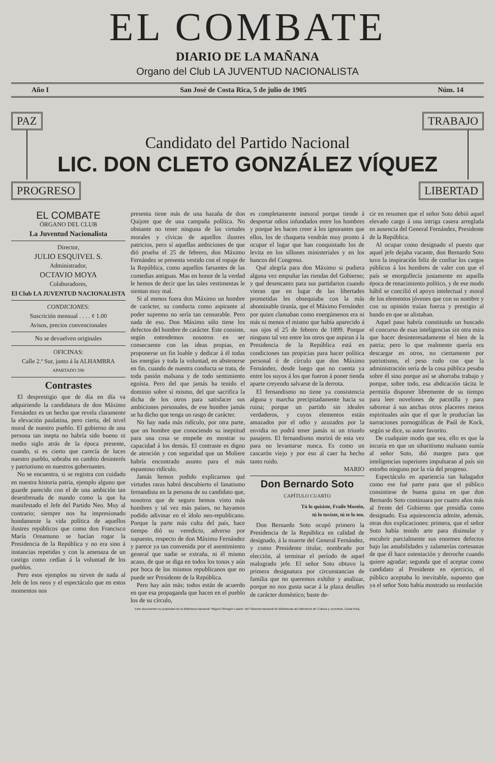EL COMBATE
DIARIO DE LA MAÑANA
Organo del Club LA JUVENTUD NACIONALISTA
Año I San José de Costa Rica, 5 de julio de 1905 Núm. 14
PAZ TRABAJO
Candidato del Partido Nacional
LIC. DON CLETO GONZÁLEZ VÍQUEZ
PROGRESO LIBERTAD
EL COMBATE
ÓRGANO DEL CLUB
La Juventud Nacionalista
Director,
JULIO ESQUIVEL S.
Administrador,
OCTAVIO MOYA
Colaboradores,
El Club LA JUVENTUD NACIONALISTA
CONDICIONES:
Suscrición mensual . . . . ¢ 1.00
Avisos, precios convencionales
No se devuelven originales
OFICINAS:
Calle 2.ª Sur, junto á la ALHAMBRA
APARTADO 590
Contrastes
El desprestigio que de día en día va adquiriendo la candidatura de don Máximo Fernández es un hecho que revela claramente la elevación paulatina, pero cierta, del nivel moral de nuestro pueblo. El gobierno de una persona tan inepta no habría sido bueno ni medio siglo atrás de la época presente, cuando, si es cierto que carecía de luces nuestro pueblo, sobraba en cambio desinterés y patriotismo en nuestros gobernantes.
No se encuentra, si se registra con cuidado en nuestra historia patria, ejemplo alguno que guarde parecido con el de una ambición tan desenfrenada de mando como la que ha manifestado el Jefe del Partido Neo. Muy al contrario; siempre nos ha impresionado hondamente la vida política de aquellos ilustres repúblicos que como don Francisco María Oreamuno se hacían rogar la Presidencia de la República y no era sino á instancias repetidas y con la amenaza de un castigo como cedían á la voluntad de los pueblos.
Pero esos ejemplos no sirven de nada al Jefe de los neos y el espectáculo que en estos momentos nos
presenta tiene más de una hazaña de don Quijote que de una campaña política. No obstante no tener ninguna de las virtudes morales y cívicas de aquellos ilustres patricios, pero sí aquellas ambiciones de que dió prueba el 25 de febrero, don Máximo Fernández se presenta vestido con el ropaje de la República, como aquellos farsantes de las comedias antiguas. Mas en honor de la verdad le hemos de decir que las tales vestimentas le sientan muy mal.
Si al menos fuera don Máximo un hombre de carácter, su conducta como aspirante al poder supremo no sería tan censurable. Pero nada de eso. Don Máximo sólo tiene los defectos del hombre de carácter. Este consiste, según entendemos nosotros en ser consecuente con las ideas propias, en proponerse un fin loable y dedicar á él todas las energías y toda la voluntad, en abstenerse en fin, cuando de nuestra conducta se trata, de toda pasión malsana y de todo sentimiento egoísta. Pero del que jamás ha tenido el dominio sobre sí mismo, del que sacrifica la dicha de los otros para satisfacer sus ambiciones personales, de ese hombre jamás se ha dicho que tenga un rasgo de carácter.
No hay nada más ridículo, por otra parte, que un hombre que conociendo su ineptitud para una cosa se empeñe en mostrar su capacidad á los demás. El contraste es digno de atención y con seguridad que un Moliere habría encontrado asunto para el más espantoso ridículo.
Jamás hemos podido explicarnos qué virtudes raras habrá descubierto el fanatismo fernandista en la persona de su candidato que, nosotros que de seguro hemos visto más hombres y tal vez más países, no hayamos podido adivinar en el ídolo neo-republicano. Porque la parte más culta del país, hace tiempo dió su veredicto, adverso por supuesto, respecto de don Máximo Fernández y parece ya tan convenida por el asentimiento general que nadie se extraña, ni él mismo acaso, de que se diga en todos los tonos y aún por boca de los mismos republicanos que no puede ser Presidente de la República.
Pero hay aún más; todos están de acuerdo en que esa propaganda que hacen en el pueblo los de su círculo,
es completamente inmoral porque tiende á despertar odios infundados entre los hombres y porque les hacen creer á los ignorantes que ellos, los de chaqueta vendrán muy pronto á ocupar el lugar que han conquistado los de levita en los sillones ministeriales y en los bancos del Congreso.
Qué alegría para don Máximo si pudiera alguna vez empuñar las riendas del Gobierno; y qué desencanto para sus partidarios cuando vieran que en lugar de las libertades prometidas les obsequiaba con la más abominable tiranía, que el Máximo Fernández por quien clamaban como energúmenos era ni más ni menos el mismo que había aparecido á sus ojos el 25 de febrero de 1899. Porque ninguno tal vez entre los otros que aspiran á la Presidencia de la República está en condiciones tan propicias para hacer política personal ó de círculo que don Máximo Fernández, desde luego que no cuenta ya entre los suyos á los que fueron á poner tienda aparte creyendo salvarse de la derrota.
El fernandismo no tiene ya consistencia alguna y marcha precipitadamente hacia su ruina; porque un partido sin ideales verdaderos, y cuyos elementos están amazados por el odio y azuzados por la envidia no podrá tener jamás ni un triunfo pasajero. El fernandismo morirá de esta vez para no levantarse nunca. Es como un cascarón viejo y por eso al caer ha hecho tanto ruido.
MARIO
Don Bernardo Soto
CAPÍTULO CUARTO
Tú lo quisiste, Fraile Mostén,
tú lo tuviste, tú te lo ten.
Don Bernardo Soto ocupó primero la Presidencia de la República en calidad de designado, á la muerte del General Fernández, y como Presidente titular, nombrado por elección, al terminar el período de aquel malogrado jefe. El señor Soto obtuvo la primera designatura por circunstancias de familia que no queremos exhibir y analizar, porque no nos gusta sacar á la plaza detalles de carácter doméstico; baste de-
cir en resumen que el señor Soto debió aquel elevado cargo á una intriga casera arreglada en ausencia del General Fernández, Presidente de la República.
Al ocupar como designado el puesto que aquel jefe dejaba vacante, don Bernardo Soto tuvo la inspiración feliz de confiar los cargos públicos á los hombres de valer con que el país se enorgullecía justamente en aquella época de renacimiento político, y de ese modo hábil se concilió el apoyo intelectual y moral de los elementos jóvenes que con su nombre y con su opinión traían fuerza y prestigio al bando en que se alistaban.
Aquel paso habría constituido un buscado el concurso de esas inteligencias sin otra mira que hacer desinteresadamente el bien de la patria; pero lo que realmente quería era descargar en otros, no ciertamente por patriotismo, el peso rudo con que la administración sería de la cosa pública pesaba sobre él sino porque así se ahorraba trabajo y porque, sobre todo, esa abdicación tácita le permitía disponer libremente de su tiempo para leer novelones de pacotilla y para saborear á sus anchas otros placeres menos espirituales aún que el que le producían las narraciones pornográficas de Paúl de Kock, según se dice, su autor favorito.
De cualquier modo que sea, ello es que la incuria en que un sibaritismo malsano sumía al señor Soto, dió margen para que inteligencias superiores impulsaran al país sin estorbo ninguno por la vía del progreso.
Espectáculo en apariencia tan halagador como ese fué parte para que el público consintiese de buena guisa en que don Bernardo Soto continuara por cuatro años más al frente del Gobierno que presidía como designado. Esa aquiescencia admite, además, otras dos explicaciones: primera, que el señor Soto había tenido arte para disimular y encubrir parcialmente sus enormes defectos bajo las amabilidades y zalamerías cortesanas de que él hace ostentación y derroche cuando quiere agradar; segunda que el aceptar como candidato al Presidente en ejercicio, el público aceptaba lo inevitable, supuesto que ya el señor Soto había mostrado su resolución
Este documento es propiedad de la Biblioteca Nacional "Miguel Obregón Lizano" del Sistema Nacional de Bibliotecas del Ministerio de Cultura y Juventud, Costa Rica.